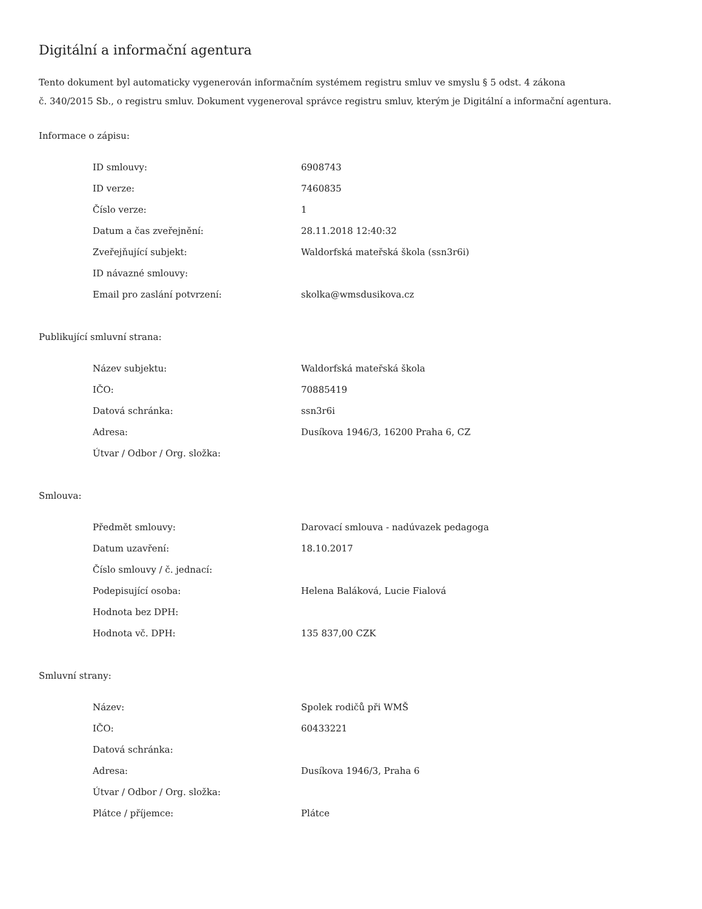Digitální a informační agentura
Tento dokument byl automaticky vygenerován informačním systémem registru smluv ve smyslu § 5 odst. 4 zákona
č. 340/2015 Sb., o registru smluv. Dokument vygeneroval správce registru smluv, kterým je Digitální a informační agentura.
Informace o zápisu:
| ID smlouvy: | 6908743 |
| ID verze: | 7460835 |
| Číslo verze: | 1 |
| Datum a čas zveřejnění: | 28.11.2018 12:40:32 |
| Zveřejňující subjekt: | Waldorfská mateřská škola (ssn3r6i) |
| ID návazné smlouvy: | |
| Email pro zaslání potvrzení: | skolka@wmsdusikova.cz |
Publikující smluvní strana:
| Název subjektu: | Waldorfská mateřská škola |
| IČO: | 70885419 |
| Datová schránka: | ssn3r6i |
| Adresa: | Dusíkova 1946/3, 16200 Praha 6, CZ |
| Útvar / Odbor / Org. složka: | |
Smlouva:
| Předmět smlouvy: | Darovací smlouva - nadúvazek pedagoga |
| Datum uzavření: | 18.10.2017 |
| Číslo smlouvy / č. jednací: | |
| Podepisující osoba: | Helena Baláková, Lucie Fialová |
| Hodnota bez DPH: | |
| Hodnota vč. DPH: | 135 837,00 CZK |
Smluvní strany:
| Název: | Spolek rodičů při WMŠ |
| IČO: | 60433221 |
| Datová schránka: | |
| Adresa: | Dusíkova 1946/3, Praha 6 |
| Útvar / Odbor / Org. složka: | |
| Plátce / příjemce: | Plátce |